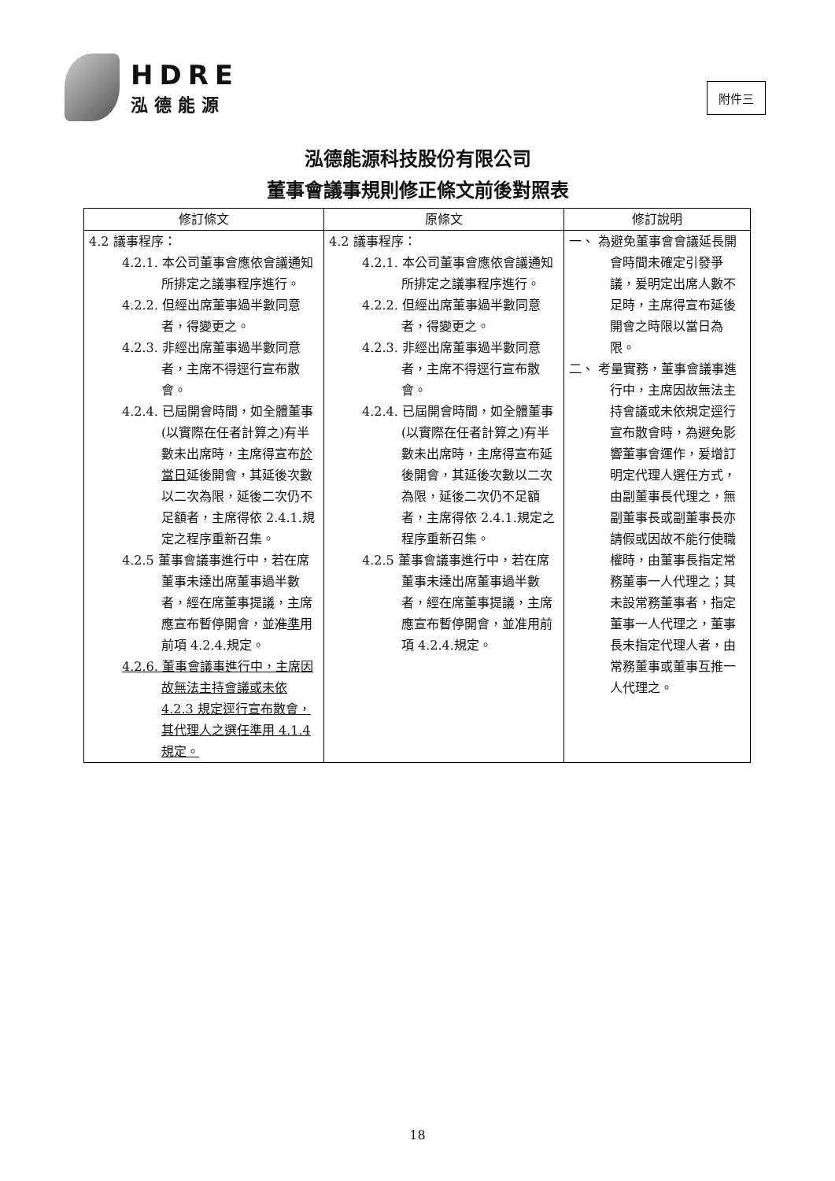HDRE
泓德能源
附件三
泓德能源科技股份有限公司
董事會議事規則修正條文前後對照表
| 修訂條文 | 原條文 | 修訂說明 |
| --- | --- | --- |
| 4.2 議事程序： 4.2.1. 本公司董事會應依會議通知所排定之議事程序進行。 4.2.2. 但經出席董事過半數同意者，得變更之。 4.2.3. 非經出席董事過半數同意者，主席不得逕行宣布散會。 4.2.4. 已屆開會時間，如全體董事(以實際在任者計算之)有半數未出席時，主席得宣布 於當日 延後開會，其延後次數以二次為限，延後二次仍不足額者，主席得依 2.4.1.規定之程序重新召集。 4.2.5 董事會議事進行中，若在席董事未達出席董事過半數者，經在席董事提議，主席應宣布暫停開會，並 准 準 用前項 4.2.4.規定。 4.2.6. 董事會議事進行中，主席因故無法主持會議或未依 4.2.3 規定逕行宣布散會，其代理人之選任準用 4.1.4 規定。 | 4.2 議事程序： 4.2.1. 本公司董事會應依會議通知所排定之議事程序進行。 4.2.2. 但經出席董事過半數同意者，得變更之。 4.2.3. 非經出席董事過半數同意者，主席不得逕行宣布散會。 4.2.4. 已屆開會時間，如全體董事(以實際在任者計算之)有半數未出席時，主席得宣布延後開會，其延後次數以二次為限，延後二次仍不足額者，主席得依 2.4.1.規定之程序重新召集。 4.2.5 董事會議事進行中，若在席董事未達出席董事過半數者，經在席董事提議，主席應宣布暫停開會，並准用前項 4.2.4.規定。 | 一、 為避免董事會會議延長開會時間未確定引發爭議，爰明定出席人數不足時，主席得宣布延後開會之時限以當日為限。 二、 考量實務，董事會議事進行中，主席因故無法主持會議或未依規定逕行宣布散會時，為避免影響董事會運作，爰增訂明定代理人選任方式，由副董事長代理之，無副董事長或副董事長亦請假或因故不能行使職權時，由董事長指定常務董事一人代理之；其未設常務董事者，指定董事一人代理之，董事長未指定代理人者，由常務董事或董事互推一人代理之。 |
18